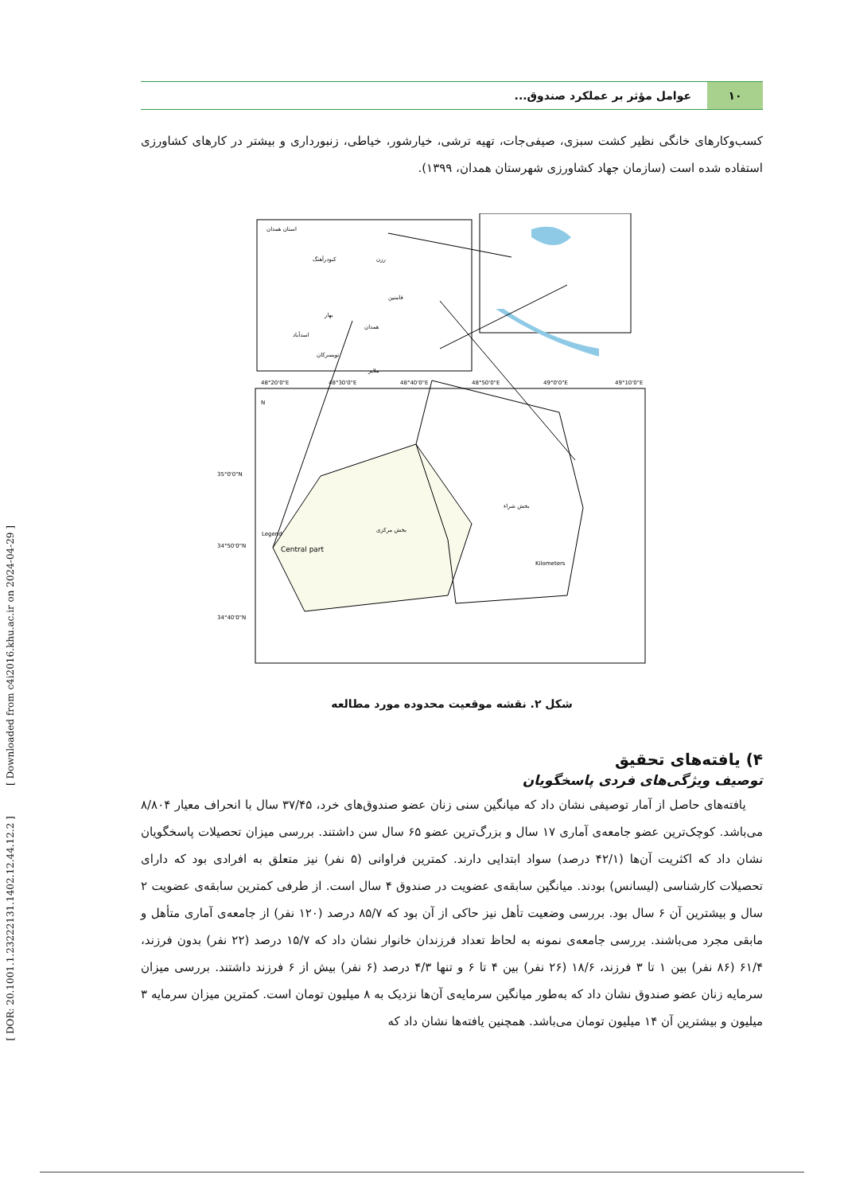[ DOR: 20.1001.1.23222131.1402.12.44.12.2 ] [ Downloaded from c4i2016.khu.ac.ir on 2024-04-29 ]
۱۰
عوامل مؤثر بر عملکرد صندوق...
کسب‌وکارهای خانگی نظیر کشت سبزی، صیفی‌جات، تهیه ترشی، خیارشور، خیاطی، زنبورداری و بیشتر در کارهای کشاورزی استفاده شده است (سازمان جهاد کشاورزی شهرستان همدان، ۱۳۹۹).
استان همدان
کبودرآهنگ
رزن
فامنین
بهار
همدان
اسدآباد
تویسرکان
ملایر
بخش مرکزی
بخش شراء
N
Legend
Central part
48°20'0"E
48°30'0"E
48°40'0"E
48°50'0"E
49°0'0"E
49°10'0"E
35°0'0"N
34°50'0"N
34°40'0"N
Kilometers
شکل ۲. نقشه موقعیت محدوده مورد مطالعه
۴) یافته‌های تحقیق
توصیف ویژگی‌های فردی پاسخگویان
یافته‌های حاصل از آمار توصیفی نشان داد که میانگین سنی زنان عضو صندوق‌های خرد، ۳۷/۴۵ سال با انحراف معیار ۸/۸۰۴ می‌باشد. کوچک‌ترین عضو جامعه‌ی آماری ۱۷ سال و بزرگ‌ترین عضو ۶۵ سال سن داشتند. بررسی میزان تحصیلات پاسخگویان نشان داد که اکثریت آن‌ها (۴۲/۱ درصد) سواد ابتدایی دارند. کمترین فراوانی (۵ نفر) نیز متعلق به افرادی بود که دارای تحصیلات کارشناسی (لیسانس) بودند. میانگین سابقه‌ی عضویت در صندوق ۴ سال است. از طرفی کمترین سابقه‌ی عضویت ۲ سال و بیشترین آن ۶ سال بود. بررسی وضعیت تأهل نیز حاکی از آن بود که ۸۵/۷ درصد (۱۲۰ نفر) از جامعه‌ی آماری متأهل و مابقی مجرد می‌باشند. بررسی جامعه‌ی نمونه به لحاظ تعداد فرزندان خانوار نشان داد که ۱۵/۷ درصد (۲۲ نفر) بدون فرزند، ۶۱/۴ (۸۶ نفر) بین ۱ تا ۳ فرزند، ۱۸/۶ (۲۶ نفر) بین ۴ تا ۶ و تنها ۴/۳ درصد (۶ نفر) بیش از ۶ فرزند داشتند. بررسی میزان سرمایه زنان عضو صندوق نشان داد که به‌طور میانگین سرمایه‌ی آن‌ها نزدیک به ۸ میلیون تومان است. کمترین میزان سرمایه ۳ میلیون و بیشترین آن ۱۴ میلیون تومان می‌باشد. همچنین یافته‌ها نشان داد که